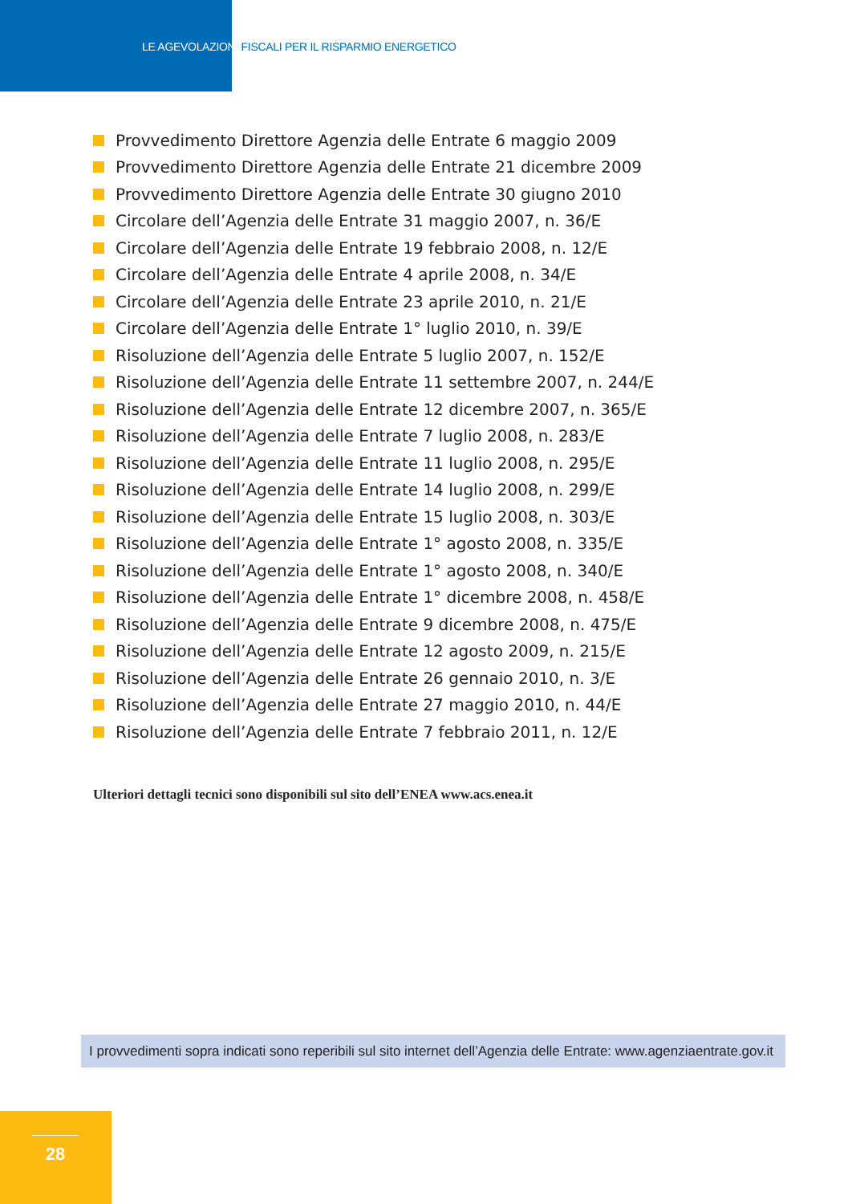LE AGEVOLAZIONI FISCALI PER IL RISPARMIO ENERGETICO
Provvedimento Direttore Agenzia delle Entrate 6 maggio 2009
Provvedimento Direttore Agenzia delle Entrate 21 dicembre 2009
Provvedimento Direttore Agenzia delle Entrate 30 giugno 2010
Circolare dell’Agenzia delle Entrate 31 maggio 2007, n. 36/E
Circolare dell’Agenzia delle Entrate 19 febbraio 2008, n. 12/E
Circolare dell’Agenzia delle Entrate 4 aprile 2008, n. 34/E
Circolare dell’Agenzia delle Entrate 23 aprile 2010, n. 21/E
Circolare dell’Agenzia delle Entrate 1° luglio 2010, n. 39/E
Risoluzione dell’Agenzia delle Entrate 5 luglio 2007, n. 152/E
Risoluzione dell’Agenzia delle Entrate 11 settembre 2007, n. 244/E
Risoluzione dell’Agenzia delle Entrate 12 dicembre 2007, n. 365/E
Risoluzione dell’Agenzia delle Entrate 7 luglio 2008, n. 283/E
Risoluzione dell’Agenzia delle Entrate 11 luglio 2008, n. 295/E
Risoluzione dell’Agenzia delle Entrate 14 luglio 2008, n. 299/E
Risoluzione dell’Agenzia delle Entrate 15 luglio 2008, n. 303/E
Risoluzione dell’Agenzia delle Entrate 1° agosto 2008, n. 335/E
Risoluzione dell’Agenzia delle Entrate 1° agosto 2008, n. 340/E
Risoluzione dell’Agenzia delle Entrate 1° dicembre 2008, n. 458/E
Risoluzione dell’Agenzia delle Entrate 9 dicembre 2008, n. 475/E
Risoluzione dell’Agenzia delle Entrate 12 agosto 2009, n. 215/E
Risoluzione dell’Agenzia delle Entrate 26 gennaio 2010, n. 3/E
Risoluzione dell’Agenzia delle Entrate 27 maggio 2010, n. 44/E
Risoluzione dell’Agenzia delle Entrate 7 febbraio 2011, n. 12/E
Ulteriori dettagli tecnici sono disponibili sul sito dell’ENEA www.acs.enea.it
I provvedimenti sopra indicati sono reperibili sul sito internet dell’Agenzia delle Entrate: www.agenziaentrate.gov.it
28